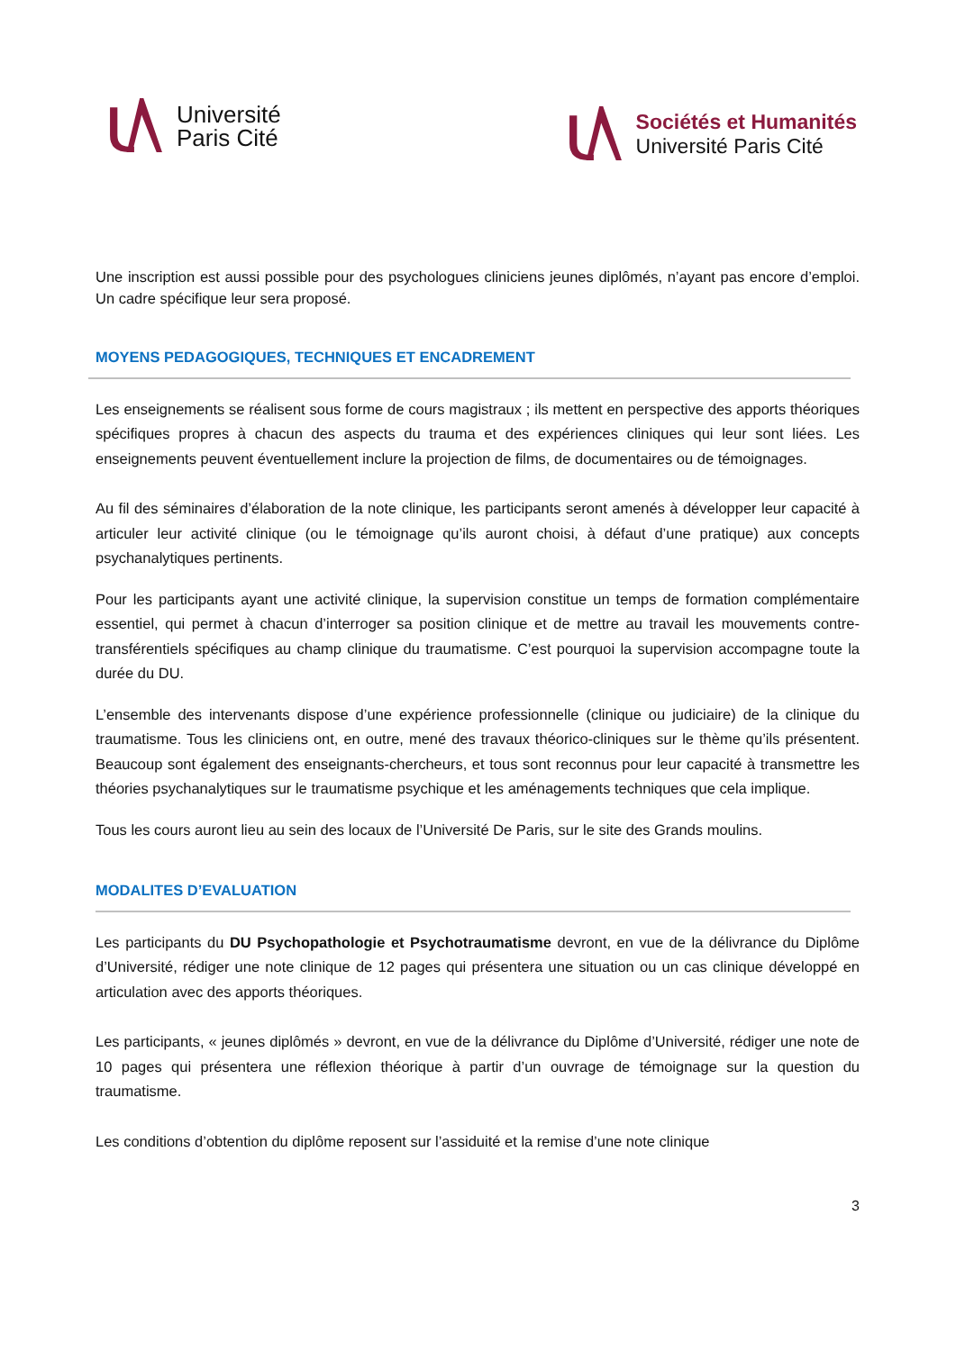Université
Paris Cité
Sociétés et Humanités
Université Paris Cité
Une inscription est aussi possible pour des psychologues cliniciens jeunes diplômés, n’ayant pas encore d’emploi. Un cadre spécifique leur sera proposé.
MOYENS PEDAGOGIQUES, TECHNIQUES ET ENCADREMENT
Les enseignements se réalisent sous forme de cours magistraux ; ils mettent en perspective des apports théoriques spécifiques propres à chacun des aspects du trauma et des expériences cliniques qui leur sont liées. Les enseignements peuvent éventuellement inclure la projection de films, de documentaires ou de témoignages.
Au fil des séminaires d’élaboration de la note clinique, les participants seront amenés à développer leur capacité à articuler leur activité clinique (ou le témoignage qu’ils auront choisi, à défaut d’une pratique) aux concepts psychanalytiques pertinents.
Pour les participants ayant une activité clinique, la supervision constitue un temps de formation complémentaire essentiel, qui permet à chacun d’interroger sa position clinique et de mettre au travail les mouvements contre-transférentiels spécifiques au champ clinique du traumatisme. C’est pourquoi la supervision accompagne toute la durée du DU.
L’ensemble des intervenants dispose d’une expérience professionnelle (clinique ou judiciaire) de la clinique du traumatisme. Tous les cliniciens ont, en outre, mené des travaux théorico-cliniques sur le thème qu’ils présentent. Beaucoup sont également des enseignants-chercheurs, et tous sont reconnus pour leur capacité à transmettre les théories psychanalytiques sur le traumatisme psychique et les aménagements techniques que cela implique.
Tous les cours auront lieu au sein des locaux de l’Université De Paris, sur le site des Grands moulins.
MODALITES D’EVALUATION
Les participants du DU Psychopathologie et Psychotraumatisme devront, en vue de la délivrance du Diplôme d’Université, rédiger une note clinique de 12 pages qui présentera une situation ou un cas clinique développé en articulation avec des apports théoriques.
Les participants, « jeunes diplômés » devront, en vue de la délivrance du Diplôme d’Université, rédiger une note de 10 pages qui présentera une réflexion théorique à partir d’un ouvrage de témoignage sur la question du traumatisme.
Les conditions d’obtention du diplôme reposent sur l’assiduité et la remise d’une note clinique
3